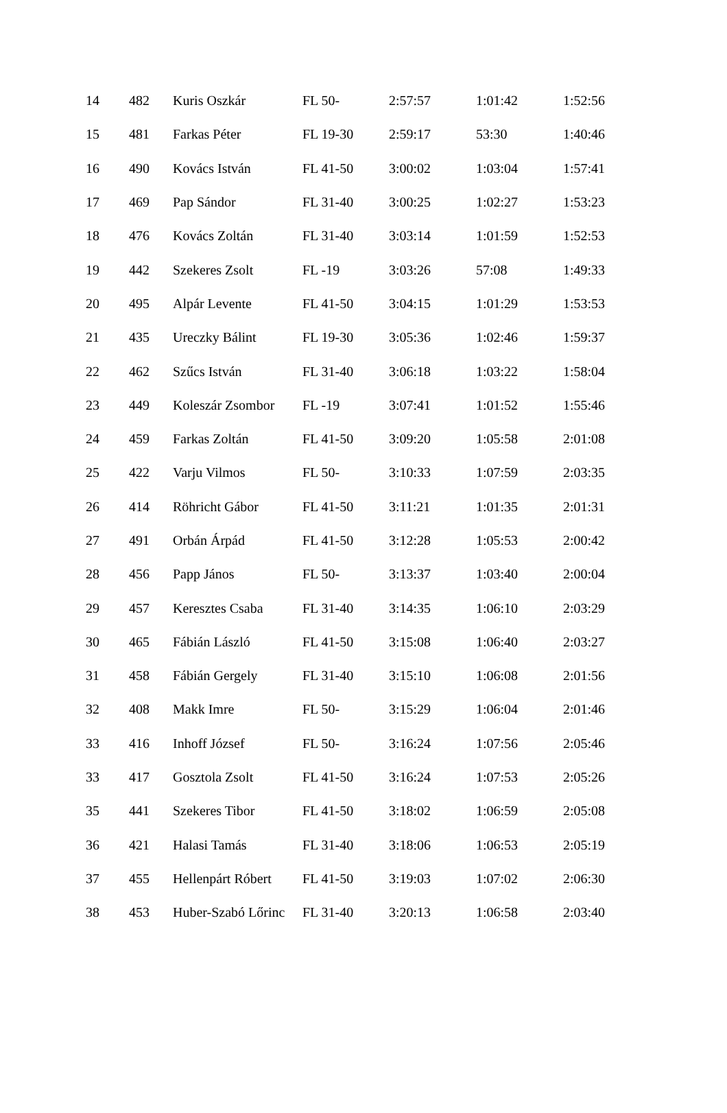| 14 | 482 | Kuris Oszkár | FL 50- | 2:57:57 | 1:01:42 | 1:52:56 |
| 15 | 481 | Farkas Péter | FL 19-30 | 2:59:17 | 53:30 | 1:40:46 |
| 16 | 490 | Kovács István | FL 41-50 | 3:00:02 | 1:03:04 | 1:57:41 |
| 17 | 469 | Pap Sándor | FL 31-40 | 3:00:25 | 1:02:27 | 1:53:23 |
| 18 | 476 | Kovács Zoltán | FL 31-40 | 3:03:14 | 1:01:59 | 1:52:53 |
| 19 | 442 | Szekeres Zsolt | FL -19 | 3:03:26 | 57:08 | 1:49:33 |
| 20 | 495 | Alpár Levente | FL 41-50 | 3:04:15 | 1:01:29 | 1:53:53 |
| 21 | 435 | Ureczky Bálint | FL 19-30 | 3:05:36 | 1:02:46 | 1:59:37 |
| 22 | 462 | Szűcs István | FL 31-40 | 3:06:18 | 1:03:22 | 1:58:04 |
| 23 | 449 | Koleszár Zsombor | FL -19 | 3:07:41 | 1:01:52 | 1:55:46 |
| 24 | 459 | Farkas Zoltán | FL 41-50 | 3:09:20 | 1:05:58 | 2:01:08 |
| 25 | 422 | Varju Vilmos | FL 50- | 3:10:33 | 1:07:59 | 2:03:35 |
| 26 | 414 | Röhricht Gábor | FL 41-50 | 3:11:21 | 1:01:35 | 2:01:31 |
| 27 | 491 | Orbán Árpád | FL 41-50 | 3:12:28 | 1:05:53 | 2:00:42 |
| 28 | 456 | Papp János | FL 50- | 3:13:37 | 1:03:40 | 2:00:04 |
| 29 | 457 | Keresztes Csaba | FL 31-40 | 3:14:35 | 1:06:10 | 2:03:29 |
| 30 | 465 | Fábián László | FL 41-50 | 3:15:08 | 1:06:40 | 2:03:27 |
| 31 | 458 | Fábián Gergely | FL 31-40 | 3:15:10 | 1:06:08 | 2:01:56 |
| 32 | 408 | Makk Imre | FL 50- | 3:15:29 | 1:06:04 | 2:01:46 |
| 33 | 416 | Inhoff József | FL 50- | 3:16:24 | 1:07:56 | 2:05:46 |
| 33 | 417 | Gosztola Zsolt | FL 41-50 | 3:16:24 | 1:07:53 | 2:05:26 |
| 35 | 441 | Szekeres Tibor | FL 41-50 | 3:18:02 | 1:06:59 | 2:05:08 |
| 36 | 421 | Halasi Tamás | FL 31-40 | 3:18:06 | 1:06:53 | 2:05:19 |
| 37 | 455 | Hellenpárt Róbert | FL 41-50 | 3:19:03 | 1:07:02 | 2:06:30 |
| 38 | 453 | Huber-Szabó Lőrinc | FL 31-40 | 3:20:13 | 1:06:58 | 2:03:40 |